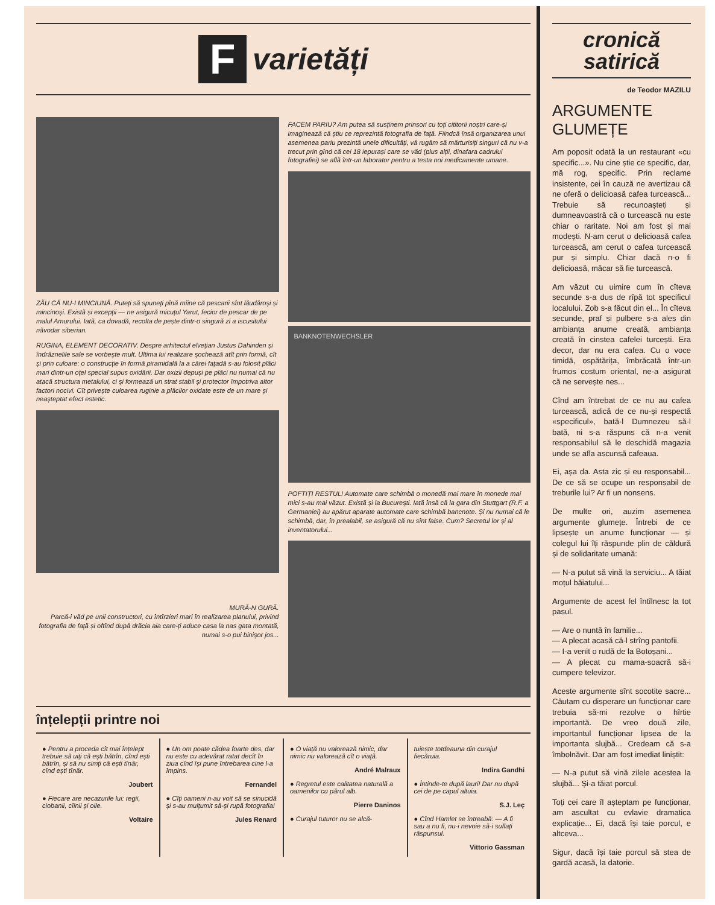F
varietăți
ZĂU CĂ NU-I MINCIUNĂ. Puteți să spuneți pînă mîine că pescarii sînt lăudăroși și mincinoși. Există și excepții — ne asigură micuțul Yarut, fecior de pescar de pe malul Amurului. Iată, ca dovadă, recolta de pește dintr-o singură zi a iscusitului năvodar siberian.
RUGINA, ELEMENT DECORATIV. Despre arhitectul elvețian Justus Dahinden și îndrăznelile sale se vorbește mult. Ultima lui realizare șochează atît prin formă, cît și prin culoare: o construcție în formă piramidală la a cărei fațadă s-au folosit plăci mari dintr-un oțel special supus oxidării. Dar oxizii depuși pe plăci nu numai că nu atacă structura metalului, ci și formează un strat stabil și protector împotriva altor factori nocivi. Cît privește culoarea ruginie a plăcilor oxidate este de un mare și neașteptat efect estetic.
MURĂ-N GURĂ.
Parcă-i văd pe unii constructori, cu întîrzieri mari în realizarea planului, privind fotografia de față și oftînd după drăcia aia care-ți aduce casa la nas gata montată, numai s-o pui binișor jos...
FACEM PARIU? Am putea să susținem prinsori cu toți cititorii noștri care-și imaginează că știu ce reprezintă fotografia de față. Fiindcă însă organizarea unui asemenea pariu prezintă unele dificultăți, vă rugăm să mărturisiți singuri că nu v-a trecut prin gînd că cei 18 iepurași care se văd (plus alții, dinafara cadrului fotografiei) se află într-un laborator pentru a testa noi medicamente umane.
BANKNOTENWECHSLER
POFTIȚI RESTUL! Automate care schimbă o monedă mai mare în monede mai mici s-au mai văzut. Există și la București. Iată însă că la gara din Stuttgart (R.F. a Germaniei) au apărut aparate automate care schimbă bancnote. Și nu numai că le schimbă, dar, în prealabil, se asigură că nu sînt false. Cum? Secretul lor și al inventatorului...
înțelepții printre noi
● Pentru a proceda cît mai înțelept trebuie să uiți că ești bătrîn, cînd ești bătrîn, și să nu simți că ești tînăr, cînd ești tînăr.
Joubert
● Fiecare are necazurile lui: regii, ciobanii, cîinii și oile.
Voltaire
● Un om poate cădea foarte des, dar nu este cu adevărat ratat decît în ziua cînd își pune întrebarea cine l-a împins.
Fernandel
● Cîți oameni n-au voit să se sinucidă și s-au mulțumit să-și rupă fotografia!
Jules Renard
● O viață nu valorează nimic, dar nimic nu valorează cît o viață.
André Malraux
● Regretul este calitatea naturală a oamenilor cu părul alb.
Pierre Daninos
● Curajul tuturor nu se alcă-
tuiește totdeauna din curajul fiecăruia.
Indira Gandhi
● Întinde-te după lauri! Dar nu după cei de pe capul altuia.
S.J. Leç
● Cînd Hamlet se întreabă: — A fi sau a nu fi, nu-i nevoie să-i suflați răspunsul.
Vittorio Gassman
cronică
satirică
de Teodor MAZILU
ARGUMENTE GLUMEȚE
Am poposit odată la un restaurant «cu specific...». Nu cine știe ce specific, dar, mă rog, specific. Prin reclame insistente, cei în cauză ne avertizau că ne oferă o delicioasă cafea turcească... Trebuie să recunoașteți și dumneavoastră că o turcească nu este chiar o raritate. Noi am fost și mai modești. N-am cerut o delicioasă cafea turcească, am cerut o cafea turcească pur și simplu. Chiar dacă n-o fi delicioasă, măcar să fie turcească.
Am văzut cu uimire cum în cîteva secunde s-a dus de rîpă tot specificul localului. Zob s-a făcut din el... În cîteva secunde, praf și pulbere s-a ales din ambianța anume creată, ambianța creată în cinstea cafelei turcești. Era decor, dar nu era cafea. Cu o voce timidă, ospătărița, îmbrăcată într-un frumos costum oriental, ne-a asigurat că ne servește nes...
Cînd am întrebat de ce nu au cafea turcească, adică de ce nu-și respectă «specificul», bată-l Dumnezeu să-l bată, ni s-a răspuns că n-a venit responsabilul să le deschidă magazia unde se afla ascunsă cafeaua.
Ei, așa da. Asta zic și eu responsabil... De ce să se ocupe un responsabil de treburile lui? Ar fi un nonsens.
De multe ori, auzim asemenea argumente glumețe. Întrebi de ce lipsește un anume funcționar — și colegul lui îți răspunde plin de căldură și de solidaritate umană:
— N-a putut să vină la serviciu... A tăiat moțul băiatului...
Argumente de acest fel întîlnesc la tot pasul.
— Are o nuntă în familie...
— A plecat acasă că-l strîng pantofii.
— I-a venit o rudă de la Botoșani...
— A plecat cu mama-soacră să-i cumpere televizor.
Aceste argumente sînt socotite sacre... Căutam cu disperare un funcționar care trebuia să-mi rezolve o hîrtie importantă. De vreo două zile, importantul funcționar lipsea de la importanta slujbă... Credeam că s-a îmbolnăvit. Dar am fost imediat liniștit:
— N-a putut să vină zilele acestea la slujbă... Și-a tăiat porcul.
Toți cei care îl așteptam pe funcționar, am ascultat cu evlavie dramatica explicație... Ei, dacă își taie porcul, e altceva...
Sigur, dacă își taie porcul să stea de gardă acasă, la datorie.